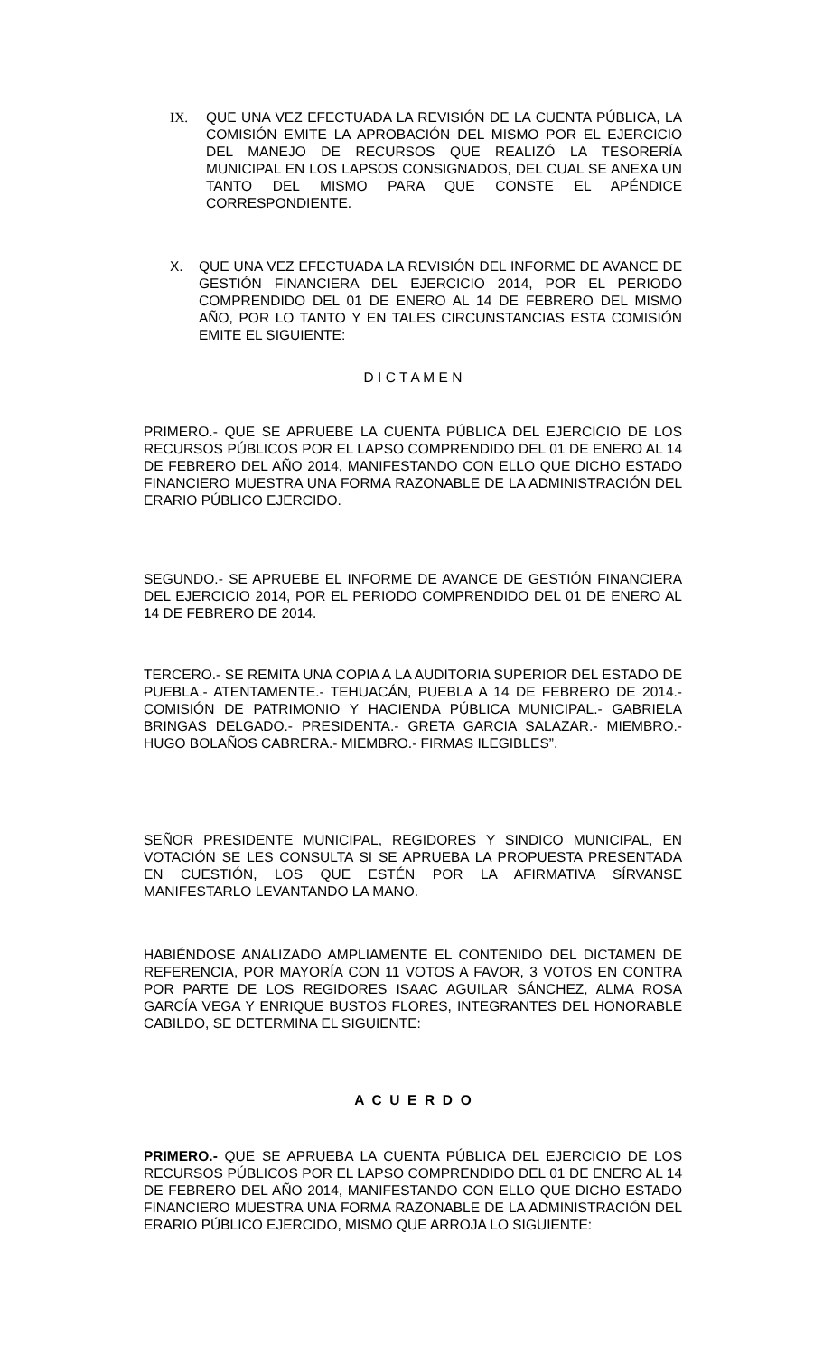IX. QUE UNA VEZ EFECTUADA LA REVISIÓN DE LA CUENTA PÚBLICA, LA COMISIÓN EMITE LA APROBACIÓN DEL MISMO POR EL EJERCICIO DEL MANEJO DE RECURSOS QUE REALIZÓ LA TESORERÍA MUNICIPAL EN LOS LAPSOS CONSIGNADOS, DEL CUAL SE ANEXA UN TANTO DEL MISMO PARA QUE CONSTE EL APÉNDICE CORRESPONDIENTE.
X. QUE UNA VEZ EFECTUADA LA REVISIÓN DEL INFORME DE AVANCE DE GESTIÓN FINANCIERA DEL EJERCICIO 2014, POR EL PERIODO COMPRENDIDO DEL 01 DE ENERO AL 14 DE FEBRERO DEL MISMO AÑO, POR LO TANTO Y EN TALES CIRCUNSTANCIAS ESTA COMISIÓN EMITE EL SIGUIENTE:
D I C T A M E N
PRIMERO.- QUE SE APRUEBE LA CUENTA PÚBLICA DEL EJERCICIO DE LOS RECURSOS PÚBLICOS POR EL LAPSO COMPRENDIDO DEL 01 DE ENERO AL 14 DE FEBRERO DEL AÑO 2014, MANIFESTANDO CON ELLO QUE DICHO ESTADO FINANCIERO MUESTRA UNA FORMA RAZONABLE DE LA ADMINISTRACIÓN DEL ERARIO PÚBLICO EJERCIDO.
SEGUNDO.- SE APRUEBE EL INFORME DE AVANCE DE GESTIÓN FINANCIERA DEL EJERCICIO 2014, POR EL PERIODO COMPRENDIDO DEL 01 DE ENERO AL 14 DE FEBRERO DE 2014.
TERCERO.- SE REMITA UNA COPIA A LA AUDITORIA SUPERIOR DEL ESTADO DE PUEBLA.- ATENTAMENTE.- TEHUACÁN, PUEBLA A 14 DE FEBRERO DE 2014.- COMISIÓN DE PATRIMONIO Y HACIENDA PÚBLICA MUNICIPAL.- GABRIELA BRINGAS DELGADO.- PRESIDENTA.- GRETA GARCIA SALAZAR.- MIEMBRO.- HUGO BOLAÑOS CABRERA.- MIEMBRO.- FIRMAS ILEGIBLES”.
SEÑOR PRESIDENTE MUNICIPAL, REGIDORES Y SINDICO MUNICIPAL, EN VOTACIÓN SE LES CONSULTA SI SE APRUEBA LA PROPUESTA PRESENTADA EN CUESTIÓN, LOS QUE ESTÉN POR LA AFIRMATIVA SÍRVANSE MANIFESTARLO LEVANTANDO LA MANO.
HABIÉNDOSE ANALIZADO AMPLIAMENTE EL CONTENIDO DEL DICTAMEN DE REFERENCIA, POR MAYORÍA CON 11 VOTOS A FAVOR, 3 VOTOS EN CONTRA POR PARTE DE LOS REGIDORES ISAAC AGUILAR SÁNCHEZ, ALMA ROSA GARCÍA VEGA Y ENRIQUE BUSTOS FLORES, INTEGRANTES DEL HONORABLE CABILDO, SE DETERMINA EL SIGUIENTE:
A C U E R D O
PRIMERO.- QUE SE APRUEBA LA CUENTA PÚBLICA DEL EJERCICIO DE LOS RECURSOS PÚBLICOS POR EL LAPSO COMPRENDIDO DEL 01 DE ENERO AL 14 DE FEBRERO DEL AÑO 2014, MANIFESTANDO CON ELLO QUE DICHO ESTADO FINANCIERO MUESTRA UNA FORMA RAZONABLE DE LA ADMINISTRACIÓN DEL ERARIO PÚBLICO EJERCIDO, MISMO QUE ARROJA LO SIGUIENTE: